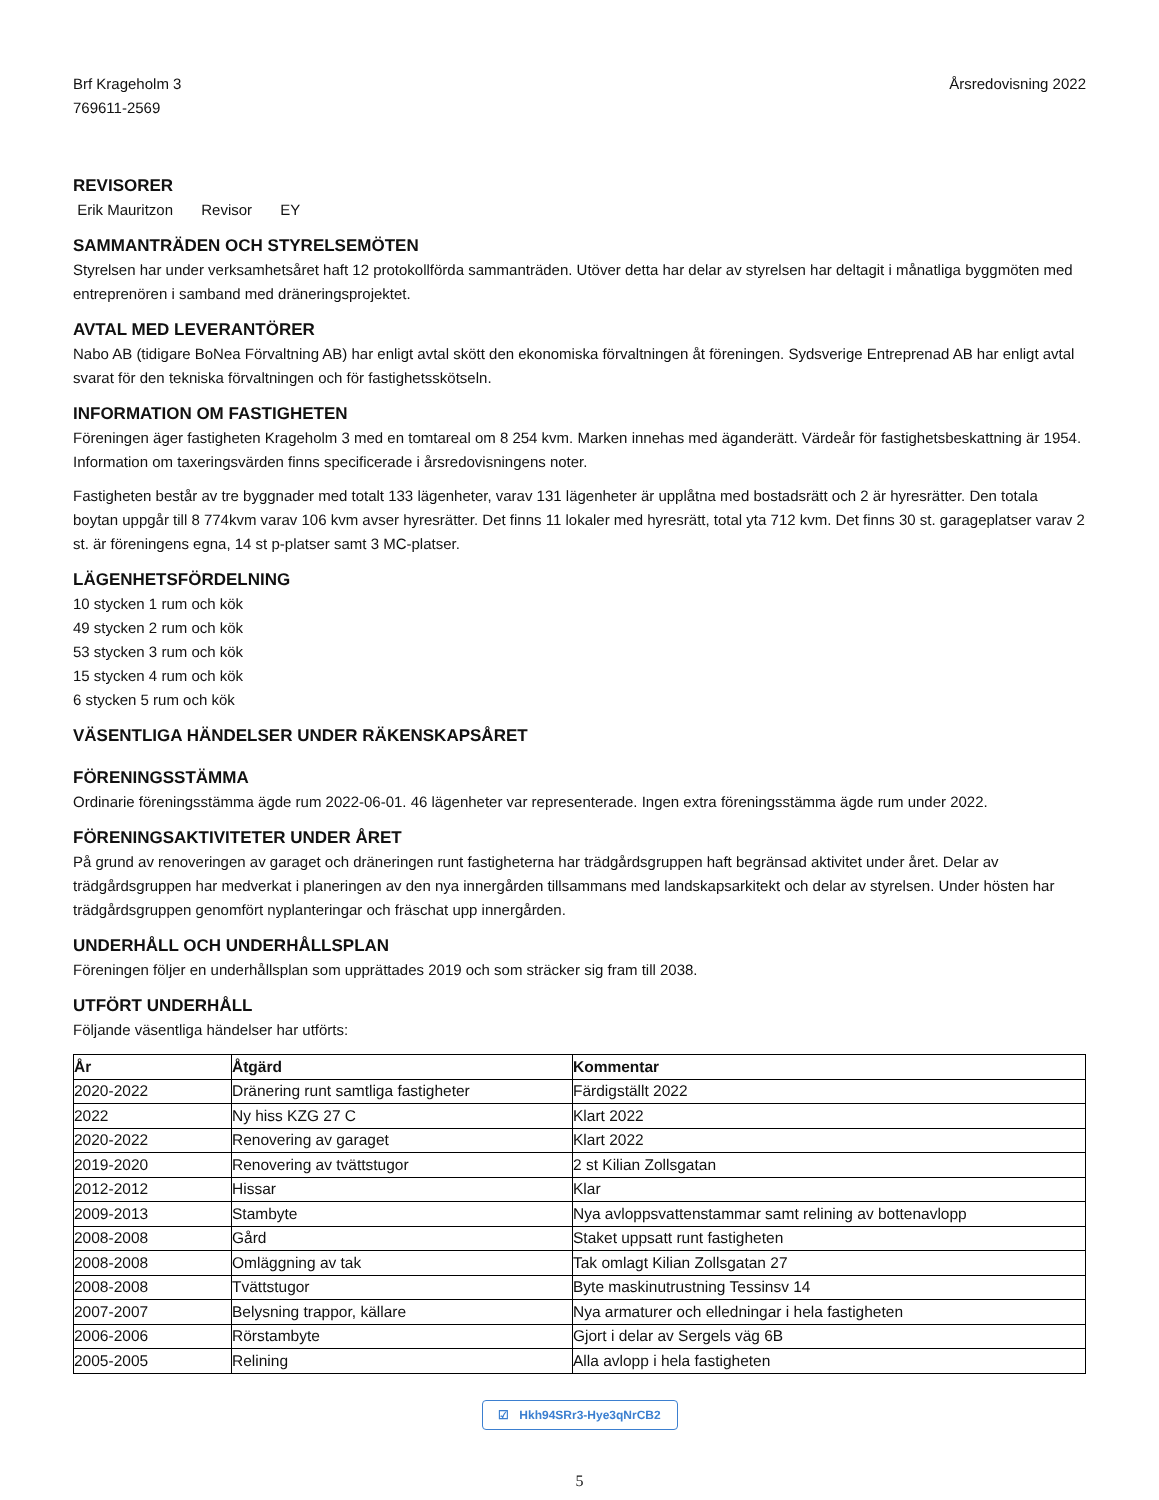Brf Krageholm 3
769611-2569
Årsredovisning 2022
REVISORER
Erik Mauritzon Revisor EY
SAMMANTRÄDEN OCH STYRELSEMÖTEN
Styrelsen har under verksamhetsåret haft 12 protokollförda sammanträden. Utöver detta har delar av styrelsen har deltagit i månatliga byggmöten med entreprenören i samband med dräneringsprojektet.
AVTAL MED LEVERANTÖRER
Nabo AB (tidigare BoNea Förvaltning AB) har enligt avtal skött den ekonomiska förvaltningen åt föreningen. Sydsverige Entreprenad AB har enligt avtal svarat för den tekniska förvaltningen och för fastighetsskötseln.
INFORMATION OM FASTIGHETEN
Föreningen äger fastigheten Krageholm 3 med en tomtareal om 8 254 kvm. Marken innehas med äganderätt. Värdeår för fastighetsbeskattning är 1954. Information om taxeringsvärden finns specificerade i årsredovisningens noter.
Fastigheten består av tre byggnader med totalt 133 lägenheter, varav 131 lägenheter är upplåtna med bostadsrätt och 2 är hyresrätter. Den totala boytan uppgår till 8 774kvm varav 106 kvm avser hyresrätter. Det finns 11 lokaler med hyresrätt, total yta 712 kvm. Det finns 30 st. garageplatser varav 2 st. är föreningens egna, 14 st p-platser samt 3 MC-platser.
LÄGENHETSFÖRDELNING
10 stycken 1 rum och kök
49 stycken 2 rum och kök
53 stycken 3 rum och kök
15 stycken 4 rum och kök
6 stycken 5 rum och kök
VÄSENTLIGA HÄNDELSER UNDER RÄKENSKAPSÅRET
FÖRENINGSSTÄMMA
Ordinarie föreningsstämma ägde rum 2022-06-01. 46 lägenheter var representerade. Ingen extra föreningsstämma ägde rum under 2022.
FÖRENINGSAKTIVITETER UNDER ÅRET
På grund av renoveringen av garaget och dräneringen runt fastigheterna har trädgårdsgruppen haft begränsad aktivitet under året. Delar av trädgårdsgruppen har medverkat i planeringen av den nya innergården tillsammans med landskapsarkitekt och delar av styrelsen. Under hösten har trädgårdsgruppen genomfört nyplanteringar och fräschat upp innergården.
UNDERHÅLL OCH UNDERHÅLLSPLAN
Föreningen följer en underhållsplan som upprättades 2019 och som sträcker sig fram till 2038.
UTFÖRT UNDERHÅLL
Följande väsentliga händelser har utförts:
| År | Åtgärd | Kommentar |
| --- | --- | --- |
| 2020-2022 | Dränering runt samtliga fastigheter | Färdigställt 2022 |
| 2022 | Ny hiss KZG 27 C | Klart 2022 |
| 2020-2022 | Renovering av garaget | Klart 2022 |
| 2019-2020 | Renovering av tvättstugor | 2 st Kilian Zollsgatan |
| 2012-2012 | Hissar | Klar |
| 2009-2013 | Stambyte | Nya avloppsvattenstammar samt relining av bottenavlopp |
| 2008-2008 | Gård | Staket uppsatt runt fastigheten |
| 2008-2008 | Omläggning av tak | Tak omlagt Kilian Zollsgatan 27 |
| 2008-2008 | Tvättstugor | Byte maskinutrustning Tessinsv 14 |
| 2007-2007 | Belysning trappor, källare | Nya armaturer och elledningar i hela fastigheten |
| 2006-2006 | Rörstambyte | Gjort i delar av Sergels väg 6B |
| 2005-2005 | Relining | Alla avlopp i hela fastigheten |
☑ Hkh94SRr3-Hye3qNrCB2
5